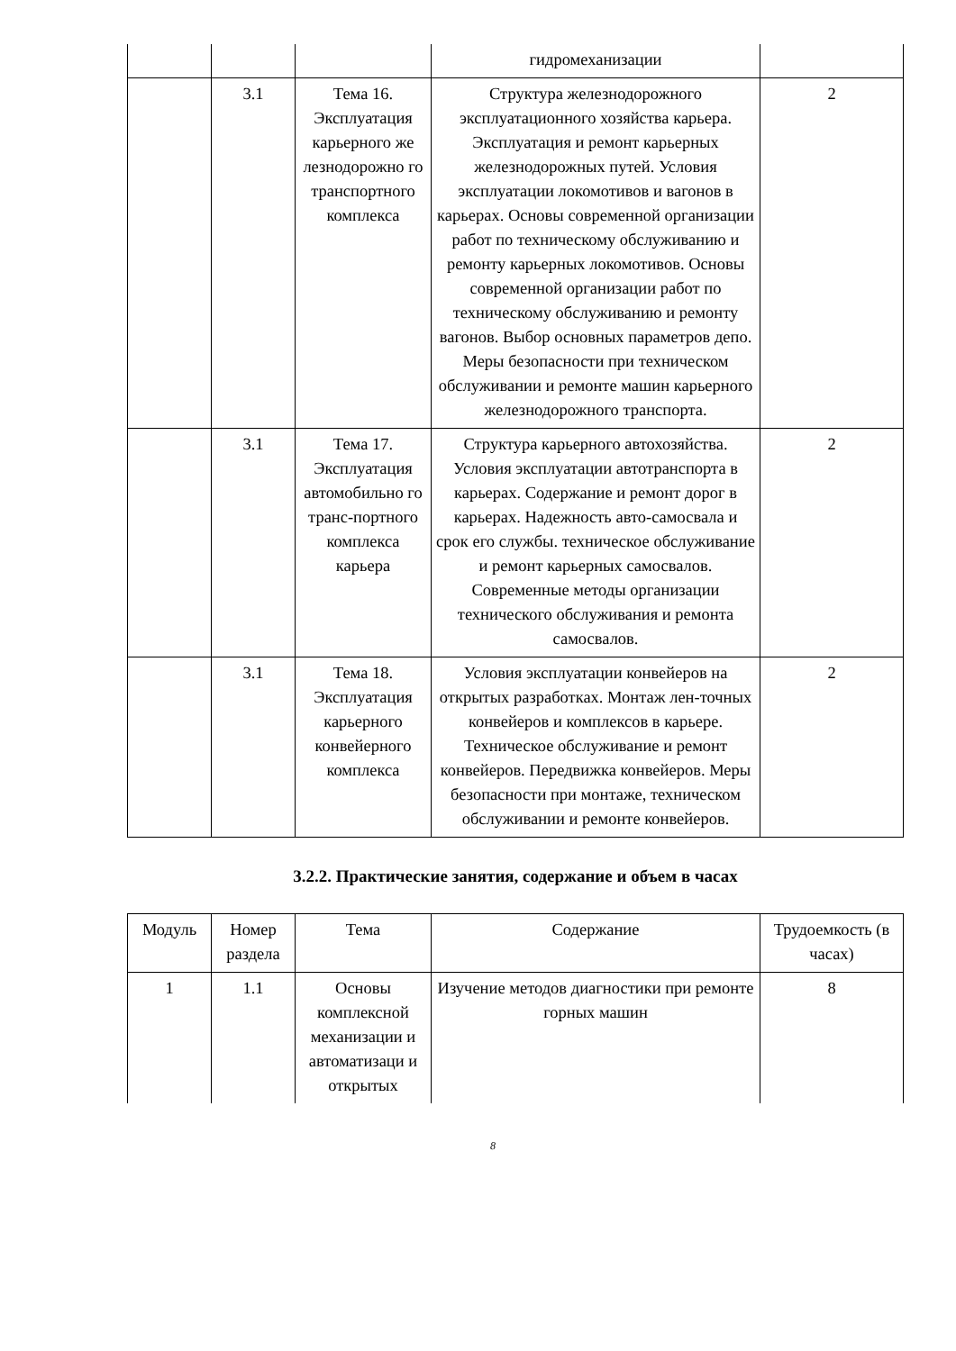| | | | гидромеханизации | |
| | 3.1 | Тема 16. Эксплуатация карьерного же лезнодорожно го транспортного комплекса | Структура железнодорожного эксплуатационного хозяйства карьера. Эксплуатация и ремонт карьерных железнодорожных путей. Условия эксплуатации локомотивов и вагонов в карьерах. Основы современной организации работ по техническому обслуживанию и ремонту карьерных локомотивов. Основы современной организации работ по техническому обслуживанию и ремонту вагонов. Выбор основных параметров депо. Меры безопасности при техническом обслуживании и ремонте машин карьерного железнодорожного транспорта. | 2 |
| | 3.1 | Тема 17. Эксплуатация автомобильно го транс-портного комплекса карьера | Структура карьерного автохозяйства. Условия эксплуатации автотранспорта в карьерах. Содержание и ремонт дорог в карьерах. Надежность авто-самосвала и срок его службы. техническое обслуживание и ремонт карьерных самосвалов. Современные методы организации технического обслуживания и ремонта самосвалов. | 2 |
| | 3.1 | Тема 18. Эксплуатация карьерного конвейерного комплекса | Условия эксплуатации конвейеров на открытых разработках. Монтаж лен-точных конвейеров и комплексов в карьере. Техническое обслуживание и ремонт конвейеров. Передвижка конвейеров. Меры безопасности при монтаже, техническом обслуживании и ремонте конвейеров. | 2 |
3.2.2. Практические занятия, содержание и объем в часах
| Модуль | Номер раздела | Тема | Содержание | Трудоемкость (в часах) |
| --- | --- | --- | --- | --- |
| 1 | 1.1 | Основы комплексной механизации и автоматизаци и открытых | Изучение методов диагностики при ремонте горных машин | 8 |
8